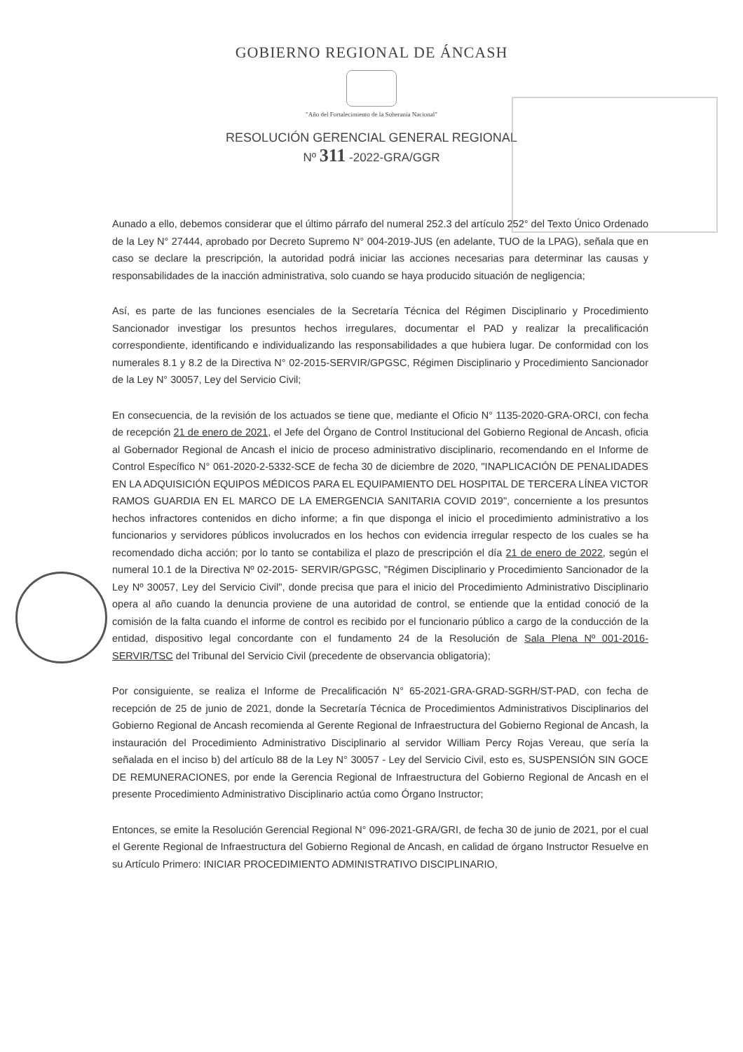GOBIERNO REGIONAL DE ÁNCASH
"Año del Fortalecimiento de la Soberanía Nacional"
RESOLUCIÓN GERENCIAL GENERAL REGIONAL
Nº 311 -2022-GRA/GGR
Aunado a ello, debemos considerar que el último párrafo del numeral 252.3 del artículo 252° del Texto Único Ordenado de la Ley N° 27444, aprobado por Decreto Supremo N° 004-2019-JUS (en adelante, TUO de la LPAG), señala que en caso se declare la prescripción, la autoridad podrá iniciar las acciones necesarias para determinar las causas y responsabilidades de la inacción administrativa, solo cuando se haya producido situación de negligencia;
Así, es parte de las funciones esenciales de la Secretaría Técnica del Régimen Disciplinario y Procedimiento Sancionador investigar los presuntos hechos irregulares, documentar el PAD y realizar la precalificación correspondiente, identificando e individualizando las responsabilidades a que hubiera lugar. De conformidad con los numerales 8.1 y 8.2 de la Directiva N° 02-2015-SERVIR/GPGSC, Régimen Disciplinario y Procedimiento Sancionador de la Ley N° 30057, Ley del Servicio Civil;
En consecuencia, de la revisión de los actuados se tiene que, mediante el Oficio N° 1135-2020-GRA-ORCI, con fecha de recepción 21 de enero de 2021, el Jefe del Órgano de Control Institucional del Gobierno Regional de Ancash, oficia al Gobernador Regional de Ancash el inicio de proceso administrativo disciplinario, recomendando en el Informe de Control Específico N° 061-2020-2-5332-SCE de fecha 30 de diciembre de 2020, "INAPLICACIÓN DE PENALIDADES EN LA ADQUISICIÓN EQUIPOS MÉDICOS PARA EL EQUIPAMIENTO DEL HOSPITAL DE TERCERA LÍNEA VICTOR RAMOS GUARDIA EN EL MARCO DE LA EMERGENCIA SANITARIA COVID 2019", concerniente a los presuntos hechos infractores contenidos en dicho informe; a fin que disponga el inicio el procedimiento administrativo a los funcionarios y servidores públicos involucrados en los hechos con evidencia irregular respecto de los cuales se ha recomendado dicha acción; por lo tanto se contabiliza el plazo de prescripción el día 21 de enero de 2022, según el numeral 10.1 de la Directiva Nº 02-2015- SERVIR/GPGSC, "Régimen Disciplinario y Procedimiento Sancionador de la Ley Nº 30057, Ley del Servicio Civil", donde precisa que para el inicio del Procedimiento Administrativo Disciplinario opera al año cuando la denuncia proviene de una autoridad de control, se entiende que la entidad conoció de la comisión de la falta cuando el informe de control es recibido por el funcionario público a cargo de la conducción de la entidad, dispositivo legal concordante con el fundamento 24 de la Resolución de Sala Plena Nº 001-2016-SERVIR/TSC del Tribunal del Servicio Civil (precedente de observancia obligatoria);
Por consiguiente, se realiza el Informe de Precalificación N° 65-2021-GRA-GRAD-SGRH/ST-PAD, con fecha de recepción de 25 de junio de 2021, donde la Secretaría Técnica de Procedimientos Administrativos Disciplinarios del Gobierno Regional de Ancash recomienda al Gerente Regional de Infraestructura del Gobierno Regional de Ancash, la instauración del Procedimiento Administrativo Disciplinario al servidor William Percy Rojas Vereau, que sería la señalada en el inciso b) del artículo 88 de la Ley N° 30057 - Ley del Servicio Civil, esto es, SUSPENSIÓN SIN GOCE DE REMUNERACIONES, por ende la Gerencia Regional de Infraestructura del Gobierno Regional de Ancash en el presente Procedimiento Administrativo Disciplinario actúa como Órgano Instructor;
Entonces, se emite la Resolución Gerencial Regional N° 096-2021-GRA/GRI, de fecha 30 de junio de 2021, por el cual el Gerente Regional de Infraestructura del Gobierno Regional de Ancash, en calidad de órgano Instructor Resuelve en su Artículo Primero: INICIAR PROCEDIMIENTO ADMINISTRATIVO DISCIPLINARIO,